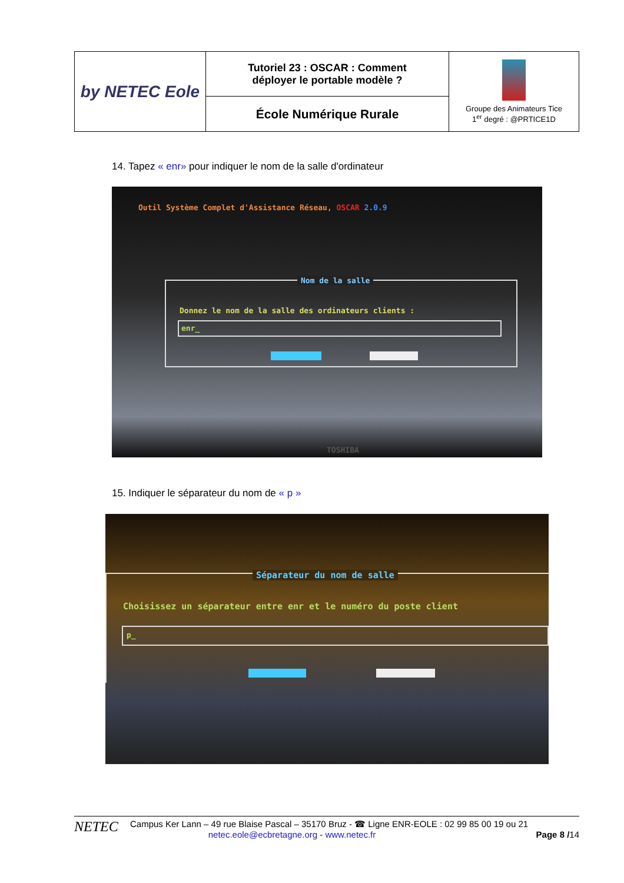| by NETEC Eole | Tutoriel 23 : OSCAR : Comment déployer le portable modèle ? | Groupe des Animateurs Tice 1<sup>er</sup> degré : @PRTICE1D |
| | École Numérique Rurale | |
14. Tapez « enr» pour indiquer le nom de la salle d'ordinateur
Outil Système Complet d'Assistance Réseau, OSCAR 2.0.9
Nom de la salle
Donnez le nom de la salle des ordinateurs clients :
enr_
TOSHIBA
15. Indiquer le séparateur du nom de « p »
Séparateur du nom de salle
Choisissez un séparateur entre enr et le numéro du poste client
p_
NETEC
Campus Ker Lann – 49 rue Blaise Pascal – 35170 Bruz - ☎ Ligne ENR-EOLE : 02 99 85 00 19 ou 21
netec.eole@ecbretagne.org - www.netec.fr Page 8 /14